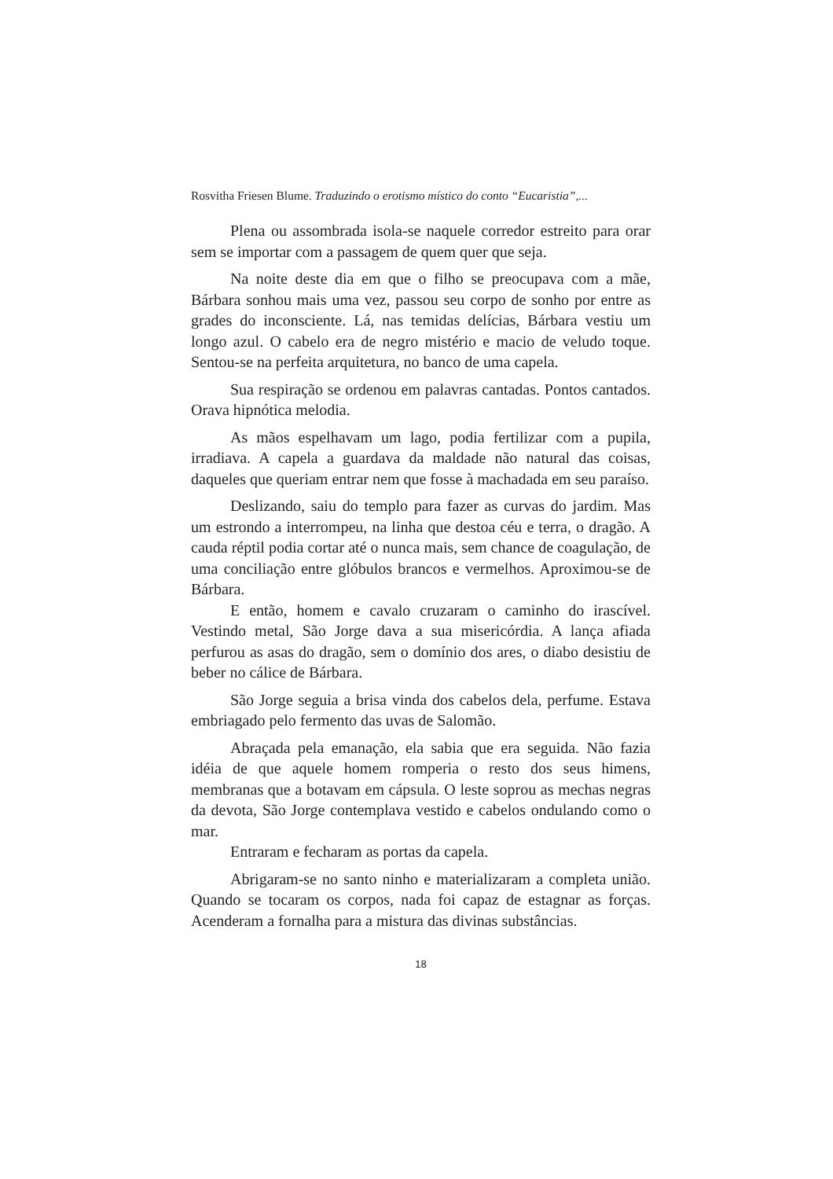Rosvitha Friesen Blume. Traduzindo o erotismo místico do conto “Eucaristia”,...
Plena ou assombrada isola-se naquele corredor estreito para orar sem se importar com a passagem de quem quer que seja.
Na noite deste dia em que o filho se preocupava com a mãe, Bárbara sonhou mais uma vez, passou seu corpo de sonho por entre as grades do inconsciente. Lá, nas temidas delícias, Bárbara vestiu um longo azul. O cabelo era de negro mistério e macio de veludo toque. Sentou-se na perfeita arquitetura, no banco de uma capela.
Sua respiração se ordenou em palavras cantadas. Pontos cantados. Orava hipnótica melodia.
As mãos espelhavam um lago, podia fertilizar com a pupila, irradiava. A capela a guardava da maldade não natural das coisas, daqueles que queriam entrar nem que fosse à machadada em seu paraíso.
Deslizando, saiu do templo para fazer as curvas do jardim. Mas um estrondo a interrompeu, na linha que destoa céu e terra, o dragão. A cauda réptil podia cortar até o nunca mais, sem chance de coagulação, de uma conciliação entre glóbulos brancos e vermelhos. Aproximou-se de Bárbara.
E então, homem e cavalo cruzaram o caminho do irascível. Vestindo metal, São Jorge dava a sua misericórdia. A lança afiada perfurou as asas do dragão, sem o domínio dos ares, o diabo desistiu de beber no cálice de Bárbara.
São Jorge seguia a brisa vinda dos cabelos dela, perfume. Estava embriagado pelo fermento das uvas de Salomão.
Abraçada pela emanação, ela sabia que era seguida. Não fazia idéia de que aquele homem romperia o resto dos seus himens, membranas que a botavam em cápsula. O leste soprou as mechas negras da devota, São Jorge contemplava vestido e cabelos ondulando como o mar.
Entraram e fecharam as portas da capela.
Abrigaram-se no santo ninho e materializaram a completa união. Quando se tocaram os corpos, nada foi capaz de estagnar as forças. Acenderam a fornalha para a mistura das divinas substâncias.
18